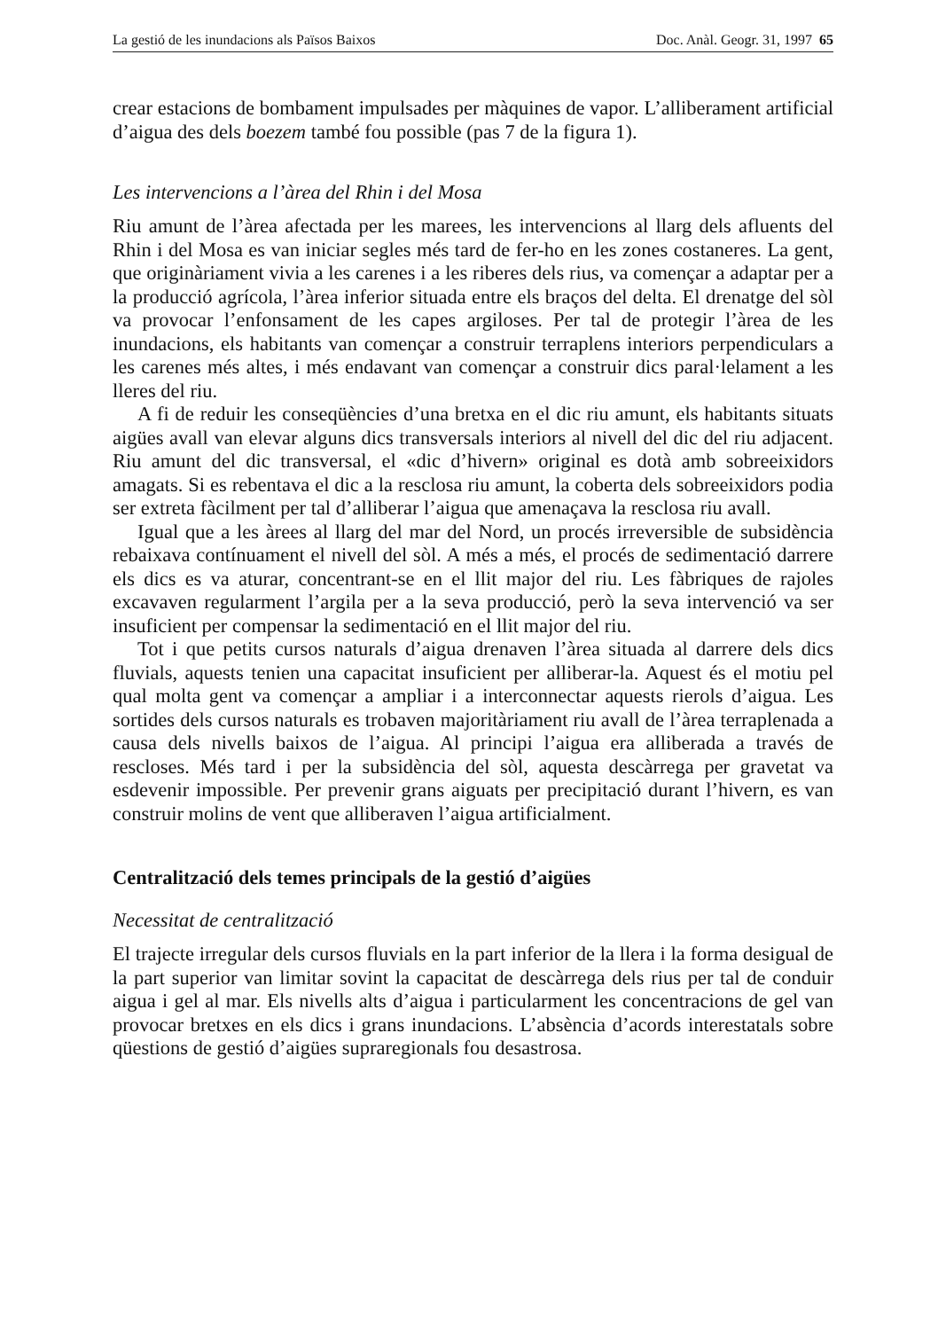La gestió de les inundacions als Països Baixos Doc. Anàl. Geogr. 31, 1997 65
crear estacions de bombament impulsades per màquines de vapor. L’alliberament artificial d’aigua des dels boezem també fou possible (pas 7 de la figura 1).
Les intervencions a l’àrea del Rhin i del Mosa
Riu amunt de l’àrea afectada per les marees, les intervencions al llarg dels afluents del Rhin i del Mosa es van iniciar segles més tard de fer-ho en les zones costaneres. La gent, que originàriament vivia a les carenes i a les riberes dels rius, va començar a adaptar per a la producció agrícola, l’àrea inferior situada entre els braços del delta. El drenatge del sòl va provocar l’enfonsament de les capes argiloses. Per tal de protegir l’àrea de les inundacions, els habitants van començar a construir terraplens interiors perpendiculars a les carenes més altes, i més endavant van començar a construir dics paral·lelament a les lleres del riu.
A fi de reduir les conseqüències d’una bretxa en el dic riu amunt, els habitants situats aigües avall van elevar alguns dics transversals interiors al nivell del dic del riu adjacent. Riu amunt del dic transversal, el «dic d’hivern» original es dotà amb sobreeixidors amagats. Si es rebentava el dic a la resclosa riu amunt, la coberta dels sobreeixidors podia ser extreta fàcilment per tal d’alliberar l’aigua que amenaçava la resclosa riu avall.
Igual que a les àrees al llarg del mar del Nord, un procés irreversible de subsidència rebaixava contínuament el nivell del sòl. A més a més, el procés de sedimentació darrere els dics es va aturar, concentrant-se en el llit major del riu. Les fàbriques de rajoles excavaven regularment l’argila per a la seva producció, però la seva intervenció va ser insuficient per compensar la sedimentació en el llit major del riu.
Tot i que petits cursos naturals d’aigua drenaven l’àrea situada al darrere dels dics fluvials, aquests tenien una capacitat insuficient per alliberar-la. Aquest és el motiu pel qual molta gent va començar a ampliar i a interconnectar aquests rierols d’aigua. Les sortides dels cursos naturals es trobaven majoritàriament riu avall de l’àrea terraplenada a causa dels nivells baixos de l’aigua. Al principi l’aigua era alliberada a través de rescloses. Més tard i per la subsidència del sòl, aquesta descàrrega per gravetat va esdevenir impossible. Per prevenir grans aiguats per precipitació durant l’hivern, es van construir molins de vent que alliberaven l’aigua artificialment.
Centralització dels temes principals de la gestió d’aigües
Necessitat de centralització
El trajecte irregular dels cursos fluvials en la part inferior de la llera i la forma desigual de la part superior van limitar sovint la capacitat de descàrrega dels rius per tal de conduir aigua i gel al mar. Els nivells alts d’aigua i particularment les concentracions de gel van provocar bretxes en els dics i grans inundacions. L’absència d’acords interestatals sobre qüestions de gestió d’aigües supraregionals fou desastrosa.